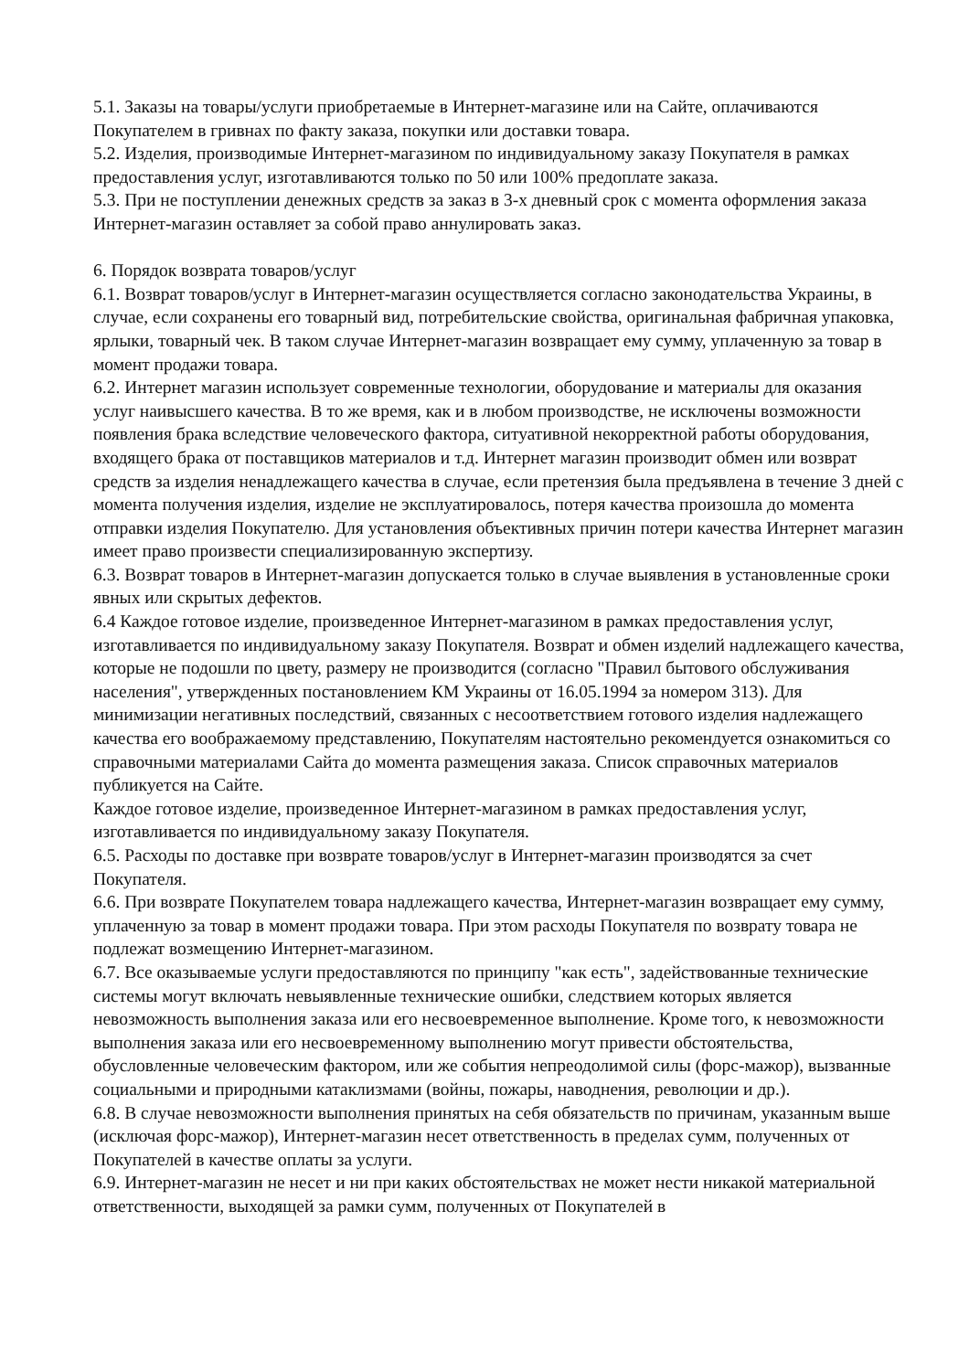5.1. Заказы на товары/услуги приобретаемые в Интернет-магазине или на Сайте, оплачиваются Покупателем в гривнах по факту заказа, покупки или доставки товара.
5.2. Изделия, производимые Интернет-магазином по индивидуальному заказу Покупателя в рамках предоставления услуг, изготавливаются только по 50 или 100% предоплате заказа.
5.3. При не поступлении денежных средств за заказ в 3-х дневный срок с момента оформления заказа Интернет-магазин оставляет за собой право аннулировать заказ.
6. Порядок возврата товаров/услуг
6.1. Возврат товаров/услуг в Интернет-магазин осуществляется согласно законодательства Украины, в случае, если сохранены его товарный вид, потребительские свойства, оригинальная фабричная упаковка, ярлыки, товарный чек. В таком случае Интернет-магазин возвращает ему сумму, уплаченную за товар в момент продажи товара.
6.2. Интернет магазин использует современные технологии, оборудование и материалы для оказания услуг наивысшего качества. В то же время, как и в любом производстве, не исключены возможности появления брака вследствие человеческого фактора, ситуативной некорректной работы оборудования, входящего брака от поставщиков материалов и т.д. Интернет магазин производит обмен или возврат средств за изделия ненадлежащего качества в случае, если претензия была предъявлена в течение 3 дней с момента получения изделия, изделие не эксплуатировалось, потеря качества произошла до момента отправки изделия Покупателю. Для установления объективных причин потери качества Интернет магазин имеет право произвести специализированную экспертизу.
6.3. Возврат товаров в Интернет-магазин допускается только в случае выявления в установленные сроки явных или скрытых дефектов.
6.4 Каждое готовое изделие, произведенное Интернет-магазином в рамках предоставления услуг, изготавливается по индивидуальному заказу Покупателя. Возврат и обмен изделий надлежащего качества, которые не подошли по цвету, размеру не производится (согласно "Правил бытового обслуживания населения", утвержденных постановлением КМ Украины от 16.05.1994 за номером 313). Для минимизации негативных последствий, связанных с несоответствием готового изделия надлежащего качества его воображаемому представлению, Покупателям настоятельно рекомендуется ознакомиться со справочными материалами Сайта до момента размещения заказа. Список справочных материалов публикуется на Сайте.
Каждое готовое изделие, произведенное Интернет-магазином в рамках предоставления услуг, изготавливается по индивидуальному заказу Покупателя.
6.5. Расходы по доставке при возврате товаров/услуг в Интернет-магазин производятся за счет Покупателя.
6.6. При возврате Покупателем товара надлежащего качества, Интернет-магазин возвращает ему сумму, уплаченную за товар в момент продажи товара. При этом расходы Покупателя по возврату товара не подлежат возмещению Интернет-магазином.
6.7. Все оказываемые услуги предоставляются по принципу "как есть", задействованные технические системы могут включать невыявленные технические ошибки, следствием которых является невозможность выполнения заказа или его несвоевременное выполнение. Кроме того, к невозможности выполнения заказа или его несвоевременному выполнению могут привести обстоятельства, обусловленные человеческим фактором, или же события непреодолимой силы (форс-мажор), вызванные социальными и природными катаклизмами (войны, пожары, наводнения, революции и др.).
6.8. В случае невозможности выполнения принятых на себя обязательств по причинам, указанным выше (исключая форс-мажор), Интернет-магазин несет ответственность в пределах сумм, полученных от Покупателей в качестве оплаты за услуги.
6.9. Интернет-магазин не несет и ни при каких обстоятельствах не может нести никакой материальной ответственности, выходящей за рамки сумм, полученных от Покупателей в